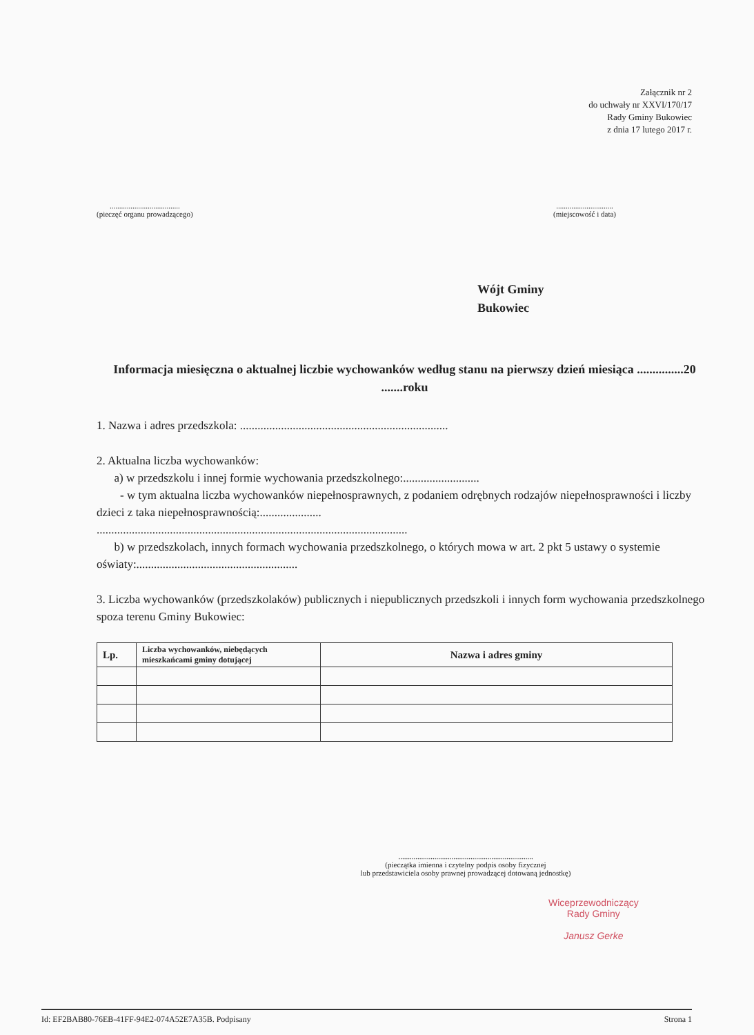Załącznik nr 2
do uchwały nr XXVI/170/17
Rady Gminy Bukowiec
z dnia 17 lutego 2017 r.
.....................................
(pieczęć organu prowadzącego)
..............................
(miejscowość i data)
Wójt Gminy
Bukowiec
Informacja miesięczna o aktualnej liczbie wychowanków według stanu na pierwszy dzień miesiąca ...............20 .......roku
1. Nazwa i adres przedszkola: .......................................................................
2. Aktualna liczba wychowanków:
a) w przedszkolu i innej formie wychowania przedszkolnego:..........................
- w tym aktualna liczba wychowanków niepełnosprawnych, z podaniem odrębnych rodzajów niepełnosprawności i liczby dzieci z taka niepełnosprawnością:.....................
..........................................................................................................
b) w przedszkolach, innych formach wychowania przedszkolnego, o których mowa w art. 2 pkt 5 ustawy o systemie oświaty:.......................................................
3. Liczba wychowanków (przedszkolaków) publicznych i niepublicznych przedszkoli i innych form wychowania przedszkolnego spoza terenu Gminy Bukowiec:
| Lp. | Liczba wychowanków, niebędących mieszkańcami gminy dotującej | Nazwa i adres gminy |
| --- | --- | --- |
.......................................................................
(pieczątka imienna i czytelny podpis osoby fizycznej
lub przedstawiciela osoby prawnej prowadzącej dotowaną jednostkę)
Wiceprzewodniczący
Rady Gminy
Janusz Gerke
Id: EF2BAB80-76EB-41FF-94E2-074A52E7A35B. Podpisany Strona 1